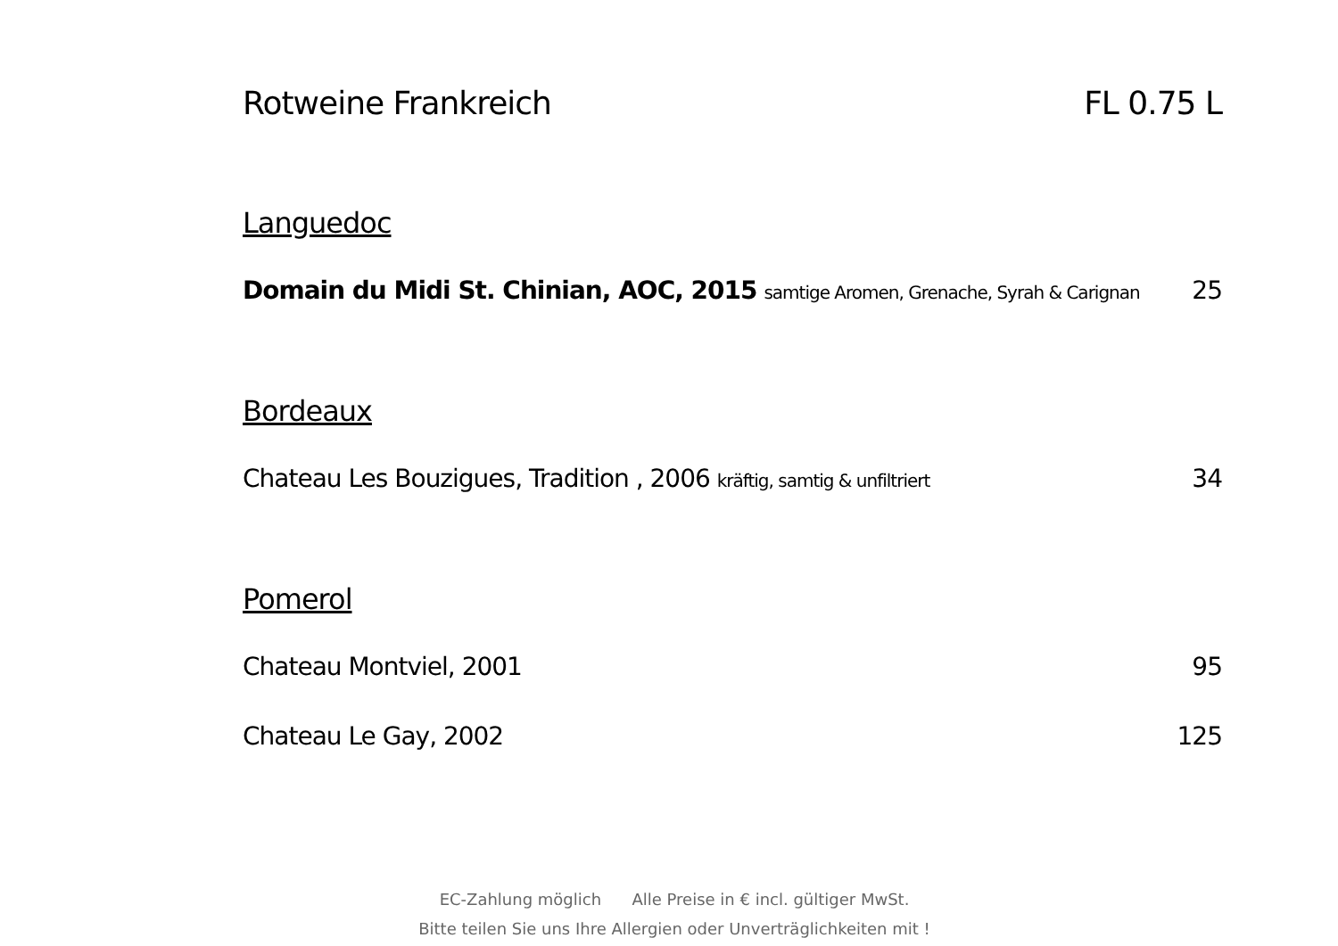Rotweine Frankreich FL 0.75 L
Languedoc
Domain du Midi St. Chinian, AOC, 2015 samtige Aromen, Grenache, Syrah & Carignan 25
Bordeaux
Chateau Les Bouzigues, Tradition , 2006 kräftig, samtig & unfiltriert 34
Pomerol
Chateau Montviel, 2001 95
Chateau Le Gay, 2002 125
EC-Zahlung möglich Alle Preise in € incl. gültiger MwSt.
Bitte teilen Sie uns Ihre Allergien oder Unverträglichkeiten mit !